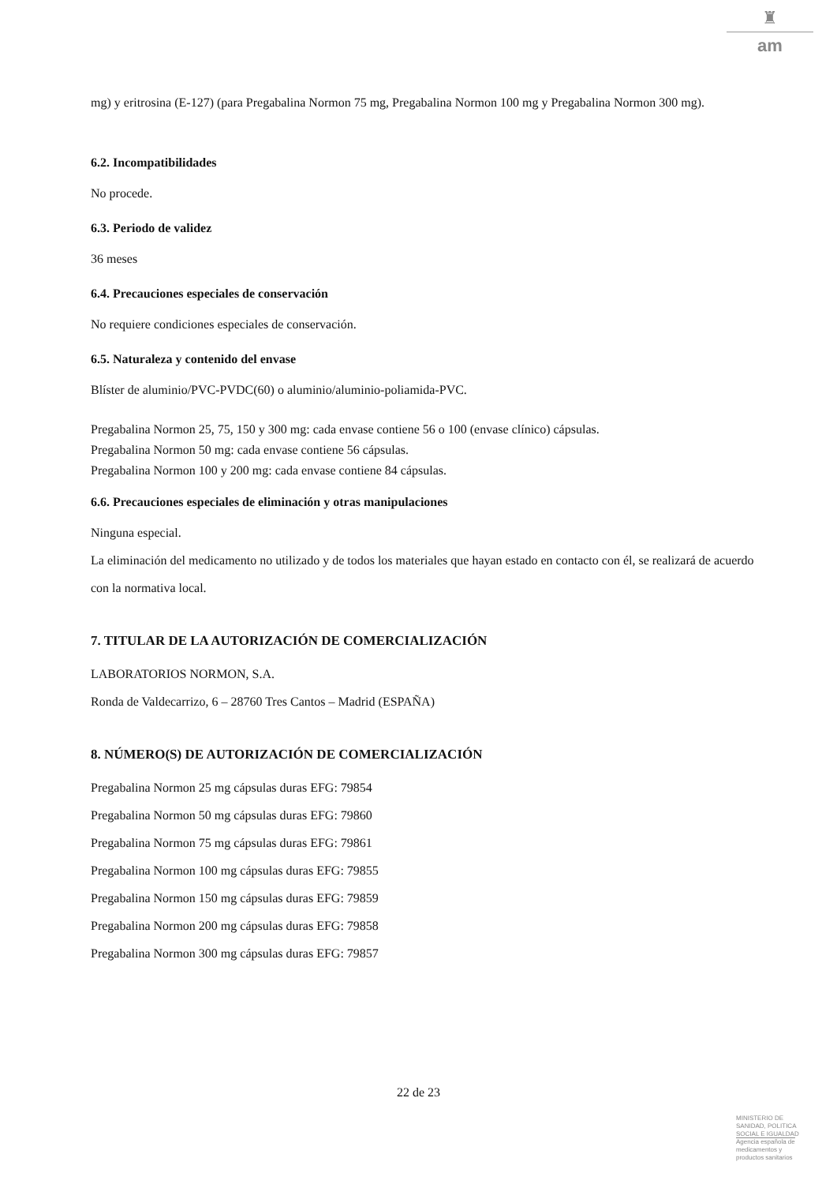♜
am
mg) y eritrosina (E-127) (para Pregabalina Normon 75 mg, Pregabalina Normon 100 mg y Pregabalina Normon 300 mg).
6.2. Incompatibilidades
No procede.
6.3. Periodo de validez
36 meses
6.4. Precauciones especiales de conservación
No requiere condiciones especiales de conservación.
6.5. Naturaleza y contenido del envase
Blíster de aluminio/PVC-PVDC(60) o aluminio/aluminio-poliamida-PVC.
Pregabalina Normon 25, 75, 150 y 300 mg: cada envase contiene 56 o 100 (envase clínico) cápsulas.
Pregabalina Normon 50 mg: cada envase contiene 56 cápsulas.
Pregabalina Normon 100 y 200 mg: cada envase contiene 84 cápsulas.
6.6. Precauciones especiales de eliminación y otras manipulaciones
Ninguna especial.
La eliminación del medicamento no utilizado y de todos los materiales que hayan estado en contacto con él, se realizará de acuerdo con la normativa local.
7. TITULAR DE LA AUTORIZACIÓN DE COMERCIALIZACIÓN
LABORATORIOS NORMON, S.A.
Ronda de Valdecarrizo, 6 – 28760 Tres Cantos – Madrid (ESPAÑA)
8. NÚMERO(S) DE AUTORIZACIÓN DE COMERCIALIZACIÓN
Pregabalina Normon 25 mg cápsulas duras EFG: 79854
Pregabalina Normon 50 mg cápsulas duras EFG: 79860
Pregabalina Normon 75 mg cápsulas duras EFG: 79861
Pregabalina Normon 100 mg cápsulas duras EFG: 79855
Pregabalina Normon 150 mg cápsulas duras EFG: 79859
Pregabalina Normon 200 mg cápsulas duras EFG: 79858
Pregabalina Normon 300 mg cápsulas duras EFG: 79857
22 de 23
MINISTERIO DE
SANIDAD, POLITICA
SOCIAL E IGUALDAD
Agencia española de
medicamentos y
productos sanitarios